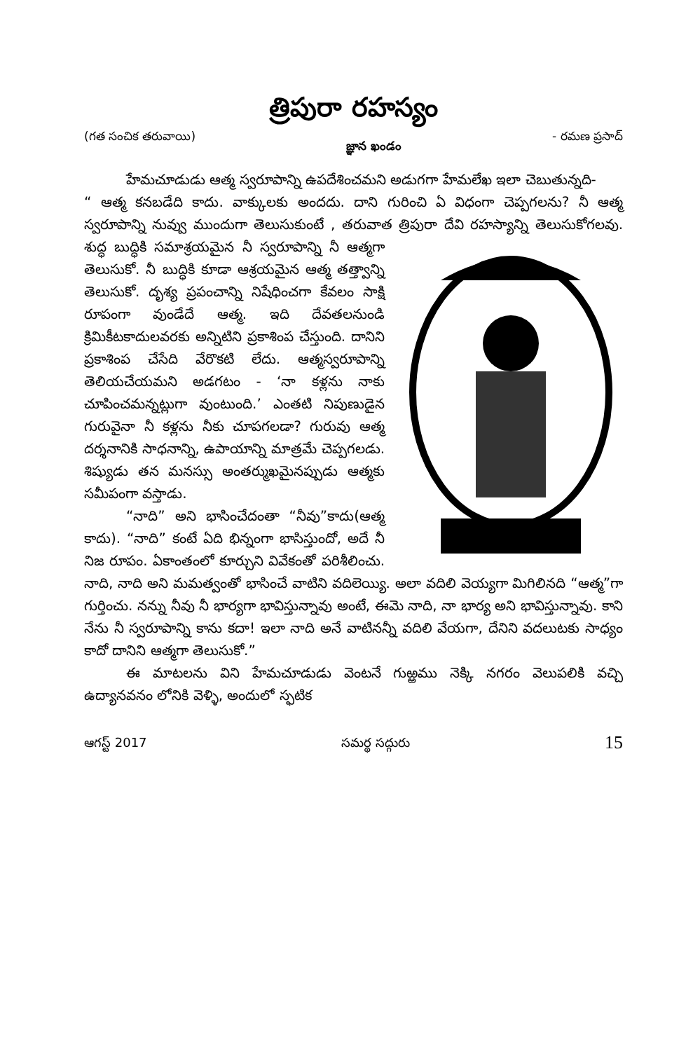త్రిపురా రహస్యం
(గత సంచిక తరువాయి) జ్ఞాన ఖండం - రమణ ప్రసాద్
హేమచూడుడు ఆత్మ స్వరూపాన్ని ఉపదేశించమని అడుగగా హేమలేఖ ఇలా చెబుతున్నది-
“ ఆత్మ కనబడేది కాదు. వాక్కులకు అందదు. దాని గురించి ఏ విధంగా చెప్పగలను? నీ ఆత్మ స్వరూపాన్ని నువ్వు ముందుగా తెలుసుకుంటే , తరువాత త్రిపురా దేవి రహస్యాన్ని తెలుసుకోగలవు. శుద్ధ బుద్ధికి సమాశ్రయమైన నీ స్వరూపాన్ని నీ ఆత్మగా తెలుసుకో. నీ బుద్ధికి కూడా ఆశ్రయమైన ఆత్మ తత్త్వాన్ని తెలుసుకో. దృశ్య ప్రపంచాన్ని నిషేధించగా కేవలం సాక్షి రూపంగా వుండేదే ఆత్మ. ఇది దేవతలనుండి క్రిమికీటకాదులవరకు అన్నిటిని ప్రకాశింప చేస్తుంది. దానిని ప్రకాశింప చేసేది వేరొకటి లేదు. ఆత్మస్వరూపాన్ని తెలియచేయమని అడగటం - ‘నా కళ్లను నాకు చూపించమన్నట్లుగా వుంటుంది.’ ఎంతటి నిపుణుడైన గురువైనా నీ కళ్లను నీకు చూపగలడా? గురువు ఆత్మ దర్శనానికి సాధనాన్ని, ఉపాయాన్ని మాత్రమే చెప్పగలడు. శిష్యుడు తన మనస్సు అంతర్ముఖమైనప్పుడు ఆత్మకు సమీపంగా వస్తాడు.
“నాది” అని భాసించేదంతా “నీవు”కాదు(ఆత్మ కాదు). “నాది” కంటే ఏది భిన్నంగా భాసిస్తుందో, అదే నీ నిజ రూపం. ఏకాంతంలో కూర్చుని వివేకంతో పరిశీలించు. నాది, నాది అని మమత్వంతో భాసించే వాటిని వదిలెయ్యి. అలా వదిలి వెయ్యగా మిగిలినది “ఆత్మ”గా గుర్తించు. నన్ను నీవు నీ భార్యగా భావిస్తున్నావు అంటే, ఈమె నాది, నా భార్య అని భావిస్తున్నావు. కాని నేను నీ స్వరూపాన్ని కాను కదా! ఇలా నాది అనే వాటినన్నీ వదిలి వేయగా, దేనిని వదలుటకు సాధ్యం కాదో దానిని ఆత్మగా తెలుసుకో.”
ఈ మాటలను విని హేమచూడుడు వెంటనే గుఱ్ఱము నెక్కి నగరం వెలుపలికి వచ్చి ఉద్యానవనం లోనికి వెళ్ళి, అందులో స్ఫటిక
ఆగస్ట్ 2017 సమర్థ సద్గురు 15